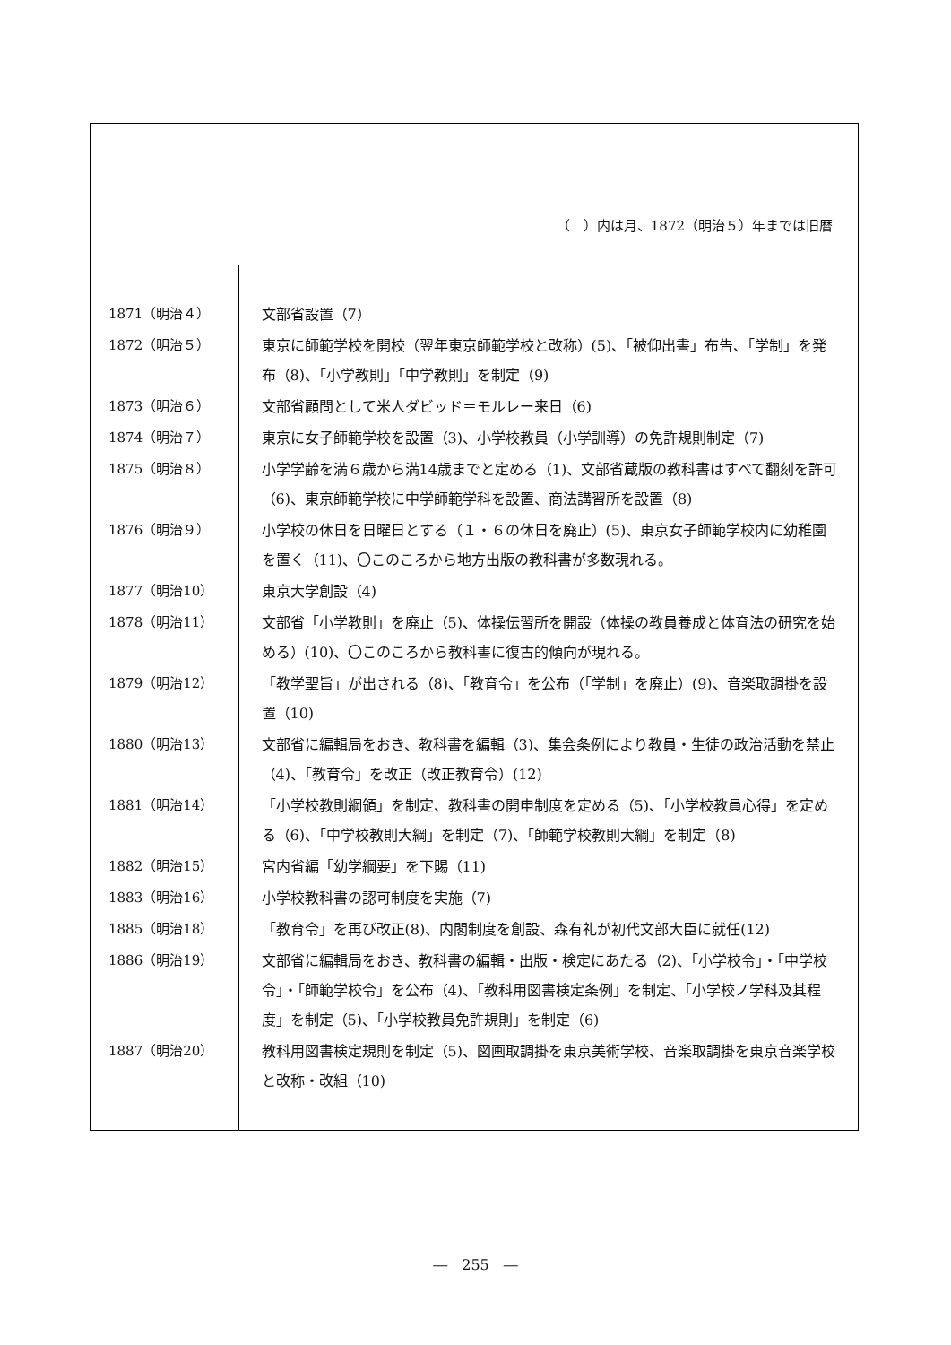（　）内は月、1872（明治５）年までは旧暦
| 1871（明治４） | 文部省設置（7） |
| 1872（明治５） | 東京に師範学校を開校（翌年東京師範学校と改称）(5)、「被仰出書」布告、「学制」を発布（8)、「小学教則」「中学教則」を制定（9) |
| 1873（明治６） | 文部省顧問として米人ダビッド＝モルレー来日（6) |
| 1874（明治７） | 東京に女子師範学校を設置（3)、小学校教員（小学訓導）の免許規則制定（7) |
| 1875（明治８） | 小学学齢を満６歳から満14歳までと定める（1)、文部省蔵版の教科書はすべて翻刻を許可（6)、東京師範学校に中学師範学科を設置、商法講習所を設置（8) |
| 1876（明治９） | 小学校の休日を日曜日とする（１・６の休日を廃止）(5)、東京女子師範学校内に幼稚園を置く（11)、〇このころから地方出版の教科書が多数現れる。 |
| 1877（明治10） | 東京大学創設（4) |
| 1878（明治11） | 文部省「小学教則」を廃止（5)、体操伝習所を開設（体操の教員養成と体育法の研究を始める）(10)、〇このころから教科書に復古的傾向が現れる。 |
| 1879（明治12） | 「教学聖旨」が出される（8)、「教育令」を公布（「学制」を廃止）(9)、音楽取調掛を設置（10) |
| 1880（明治13） | 文部省に編輯局をおき、教科書を編輯（3)、集会条例により教員・生徒の政治活動を禁止（4)、「教育令」を改正（改正教育令）(12) |
| 1881（明治14） | 「小学校教則綱領」を制定、教科書の開申制度を定める（5)、「小学校教員心得」を定める（6)、「中学校教則大綱」を制定（7)、「師範学校教則大綱」を制定（8) |
| 1882（明治15） | 宮内省編「幼学綱要」を下賜（11) |
| 1883（明治16） | 小学校教科書の認可制度を実施（7) |
| 1885（明治18） | 「教育令」を再び改正(8)、内閣制度を創設、森有礼が初代文部大臣に就任(12) |
| 1886（明治19） | 文部省に編輯局をおき、教科書の編輯・出版・検定にあたる（2)、「小学校令」・「中学校令」・「師範学校令」を公布（4)、「教科用図書検定条例」を制定、「小学校ノ学科及其程度」を制定（5)、「小学校教員免許規則」を制定（6) |
| 1887（明治20） | 教科用図書検定規則を制定（5)、図画取調掛を東京美術学校、音楽取調掛を東京音楽学校と改称・改組（10) |
―　255　―